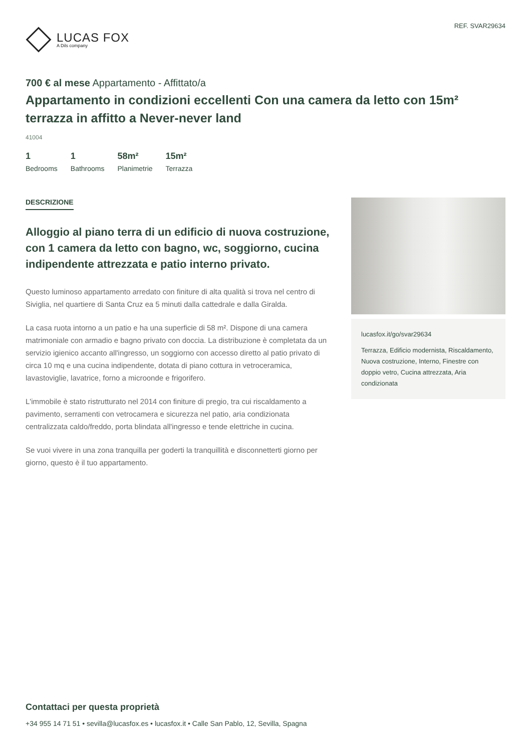LUCAS FOX
A Dils company
REF. SVAR29634
700 € al mese Appartamento - Affittato/a
Appartamento in condizioni eccellenti Con una camera da letto con 15m² terrazza in affitto a Never-never land
41004
1
Bedrooms
1
Bathrooms
58m²
Planimetrie
15m²
Terrazza
DESCRIZIONE
Alloggio al piano terra di un edificio di nuova costruzione, con 1 camera da letto con bagno, wc, soggiorno, cucina indipendente attrezzata e patio interno privato.
Questo luminoso appartamento arredato con finiture di alta qualità si trova nel centro di Siviglia, nel quartiere di Santa Cruz ea 5 minuti dalla cattedrale e dalla Giralda.
La casa ruota intorno a un patio e ha una superficie di 58 m². Dispone di una camera matrimoniale con armadio e bagno privato con doccia. La distribuzione è completata da un servizio igienico accanto all'ingresso, un soggiorno con accesso diretto al patio privato di circa 10 mq e una cucina indipendente, dotata di piano cottura in vetroceramica, lavastoviglie, lavatrice, forno a microonde e frigorifero.
L'immobile è stato ristrutturato nel 2014 con finiture di pregio, tra cui riscaldamento a pavimento, serramenti con vetrocamera e sicurezza nel patio, aria condizionata centralizzata caldo/freddo, porta blindata all'ingresso e tende elettriche in cucina.
Se vuoi vivere in una zona tranquilla per goderti la tranquillità e disconnetterti giorno per giorno, questo è il tuo appartamento.
lucasfox.it/go/svar29634
Terrazza, Edificio modernista, Riscaldamento, Nuova costruzione, Interno, Finestre con doppio vetro, Cucina attrezzata, Aria condizionata
Contattaci per questa proprietà
+34 955 14 71 51 • sevilla@lucasfox.es • lucasfox.it • Calle San Pablo, 12, Sevilla, Spagna